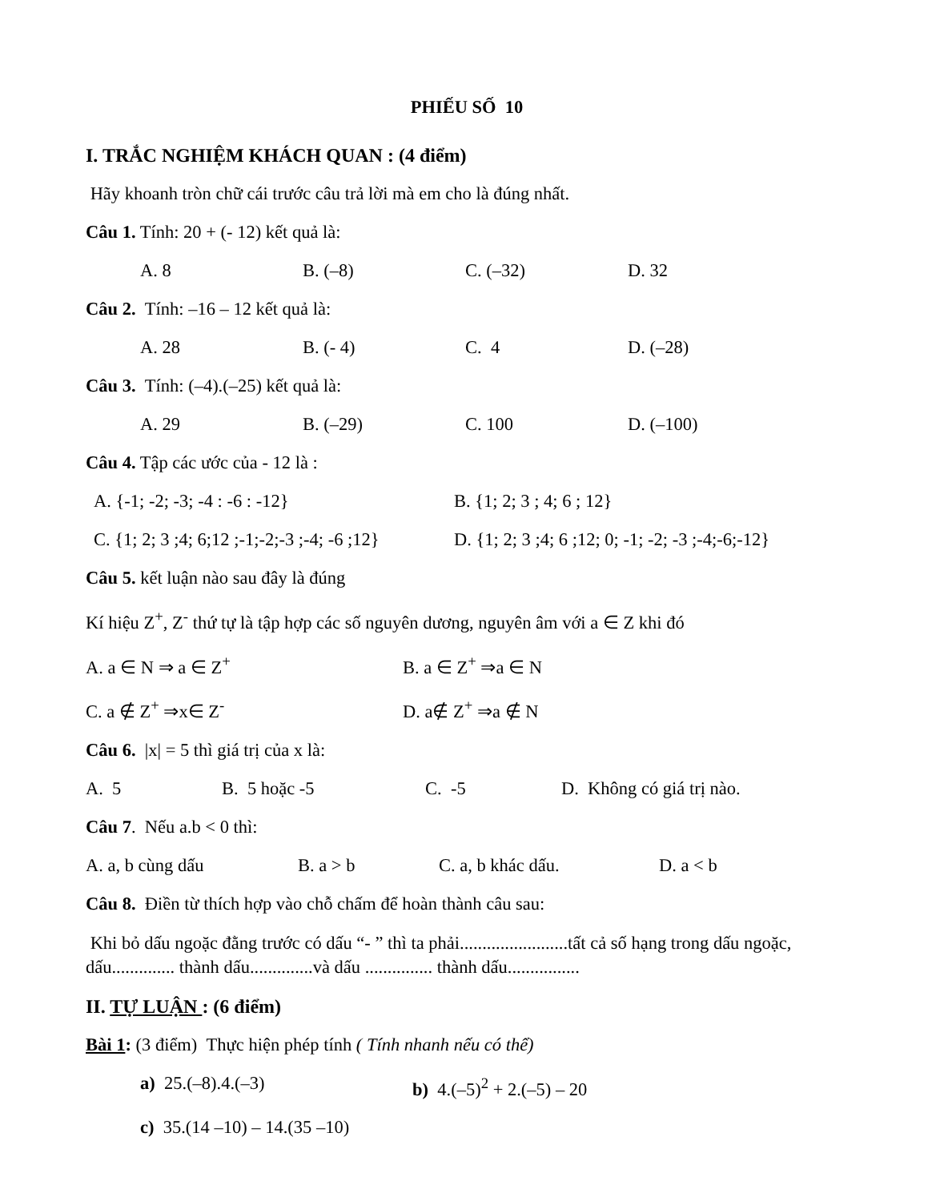PHIẾU SỐ 10
I. TRẮC NGHIỆM KHÁCH QUAN : (4 điểm)
Hãy khoanh tròn chữ cái trước câu trả lời mà em cho là đúng nhất.
Câu 1. Tính: 20 + (- 12) kết quả là:
A. 8 B. (–8) C. (–32) D. 32
Câu 2. Tính: –16 – 12 kết quả là:
A. 28 B. (- 4) C. 4 D. (–28)
Câu 3. Tính: (–4).(–25) kết quả là:
A. 29 B. (–29) C. 100 D. (–100)
Câu 4. Tập các ước của - 12 là :
A. {-1; -2; -3; -4 : -6 : -12} B. {1; 2; 3 ; 4; 6 ; 12}
C. {1; 2; 3 ;4; 6;12 ;-1;-2;-3 ;-4; -6 ;12} D. {1; 2; 3 ;4; 6 ;12; 0; -1; -2; -3 ;-4;-6;-12}
Câu 5. kết luận nào sau đây là đúng
Kí hiệu Z<sup>+</sup>, Z<sup>-</sup> thứ tự là tập hợp các số nguyên dương, nguyên âm với a ∈ Z khi đó
A. a ∈ N ⇒ a ∈ Z<sup>+</sup> B. a ∈ Z<sup>+</sup> ⇒a ∈ N
C. a ∉ Z<sup>+</sup> ⇒x∈ Z<sup>-</sup> D. a∉ Z<sup>+</sup> ⇒a ∉ N
Câu 6. |x| = 5 thì giá trị của x là:
A. 5 B. 5 hoặc -5 C. -5 D. Không có giá trị nào.
Câu 7. Nếu a.b < 0 thì:
A. a, b cùng dấu B. a > b C. a, b khác dấu. D. a < b
Câu 8. Điền từ thích hợp vào chỗ chấm để hoàn thành câu sau:
Khi bỏ dấu ngoặc đằng trước có dấu “- ” thì ta phải........................tất cả số hạng trong dấu ngoặc, dấu.............. thành dấu..............và dấu ............... thành dấu................
II. TỰ LUẬN : (6 điểm)
Bài 1: (3 điểm) Thực hiện phép tính ( Tính nhanh nếu có thể)
a) 25.(–8).4.(–3) b) 4.(–5)<sup>2</sup> + 2.(–5) – 20
c) 35.(14 –10) – 14.(35 –10)